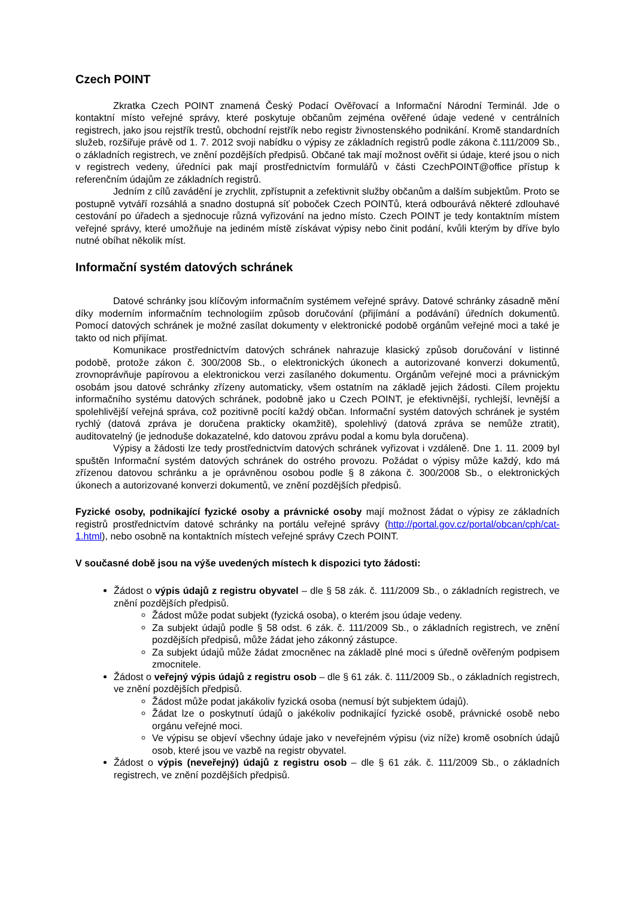Czech POINT
Zkratka Czech POINT znamená Český Podací Ověřovací a Informační Národní Terminál. Jde o kontaktní místo veřejné správy, které poskytuje občanům zejména ověřené údaje vedené v centrálních registrech, jako jsou rejstřík trestů, obchodní rejstřík nebo registr živnostenského podnikání. Kromě standardních služeb, rozšiřuje právě od 1. 7. 2012 svoji nabídku o výpisy ze základních registrů podle zákona č.111/2009 Sb., o základních registrech, ve znění pozdějších předpisů. Občané tak mají možnost ověřit si údaje, které jsou o nich v registrech vedeny, úředníci pak mají prostřednictvím formulářů v části CzechPOINT@office přístup k referenčním údajům ze základních registrů.
Jedním z cílů zavádění je zrychlit, zpřístupnit a zefektivnit služby občanům a dalším subjektům. Proto se postupně vytváří rozsáhlá a snadno dostupná síť poboček Czech POINTů, která odbourává některé zdlouhavé cestování po úřadech a sjednocuje různá vyřizování na jedno místo. Czech POINT je tedy kontaktním místem veřejné správy, které umožňuje na jediném místě získávat výpisy nebo činit podání, kvůli kterým by dříve bylo nutné obíhat několik míst.
Informační systém datových schránek
Datové schránky jsou klíčovým informačním systémem veřejné správy. Datové schránky zásadně mění díky moderním informačním technologiím způsob doručování (přijímání a podávání) úředních dokumentů. Pomocí datových schránek je možné zasílat dokumenty v elektronické podobě orgánům veřejné moci a také je takto od nich přijímat.
Komunikace prostřednictvím datových schránek nahrazuje klasický způsob doručování v listinné podobě, protože zákon č. 300/2008 Sb., o elektronických úkonech a autorizované konverzi dokumentů, zrovnoprávňuje papírovou a elektronickou verzi zasílaného dokumentu. Orgánům veřejné moci a právnickým osobám jsou datové schránky zřízeny automaticky, všem ostatním na základě jejich žádosti. Cílem projektu informačního systému datových schránek, podobně jako u Czech POINT, je efektivnější, rychlejší, levnější a spolehlivější veřejná správa, což pozitivně pocítí každý občan. Informační systém datových schránek je systém rychlý (datová zpráva je doručena prakticky okamžitě), spolehlivý (datová zpráva se nemůže ztratit), auditovatelný (je jednoduše dokazatelné, kdo datovou zprávu podal a komu byla doručena).
Výpisy a žádosti lze tedy prostřednictvím datových schránek vyřizovat i vzdáleně. Dne 1. 11. 2009 byl spuštěn Informační systém datových schránek do ostrého provozu. Požádat o výpisy může každý, kdo má zřízenou datovou schránku a je oprávněnou osobou podle § 8 zákona č. 300/2008 Sb., o elektronických úkonech a autorizované konverzi dokumentů, ve znění pozdějších předpisů.
Fyzické osoby, podnikající fyzické osoby a právnické osoby mají možnost žádat o výpisy ze základních registrů prostřednictvím datové schránky na portálu veřejné správy (http://portal.gov.cz/portal/obcan/cph/cat-1.html), nebo osobně na kontaktních místech veřejné správy Czech POINT.
V současné době jsou na výše uvedených místech k dispozici tyto žádosti:
Žádost o výpis údajů z registru obyvatel – dle § 58 zák. č. 111/2009 Sb., o základních registrech, ve znění pozdějších předpisů.
Žádost může podat subjekt (fyzická osoba), o kterém jsou údaje vedeny.
Za subjekt údajů podle § 58 odst. 6 zák. č. 111/2009 Sb., o základních registrech, ve znění pozdějších předpisů, může žádat jeho zákonný zástupce.
Za subjekt údajů může žádat zmocněnec na základě plné moci s úředně ověřeným podpisem zmocnitele.
Žádost o veřejný výpis údajů z registru osob – dle § 61 zák. č. 111/2009 Sb., o základních registrech, ve znění pozdějších předpisů.
Žádost může podat jakákoliv fyzická osoba (nemusí být subjektem údajů).
Žádat lze o poskytnutí údajů o jakékoliv podnikající fyzické osobě, právnické osobě nebo orgánu veřejné moci.
Ve výpisu se objeví všechny údaje jako v neveřejném výpisu (viz níže) kromě osobních údajů osob, které jsou ve vazbě na registr obyvatel.
Žádost o výpis (neveřejný) údajů z registru osob – dle § 61 zák. č. 111/2009 Sb., o základních registrech, ve znění pozdějších předpisů.